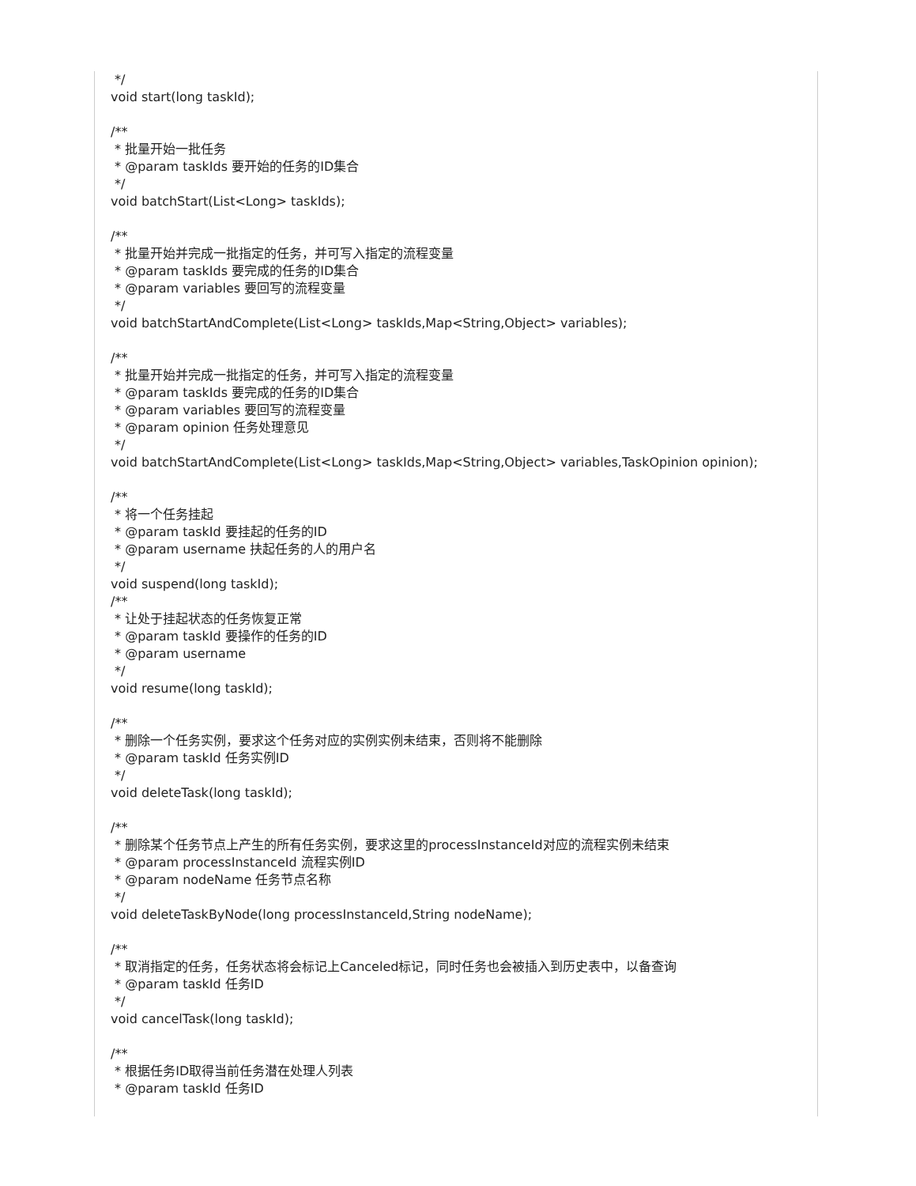*/ void start(long taskId); /** * 批量开始一批任务 * @param taskIds 要开始的任务的ID集合 */ void batchStart(List<Long> taskIds); /** * 批量开始并完成一批指定的任务，并可写入指定的流程变量 * @param taskIds 要完成的任务的ID集合 * @param variables 要回写的流程变量 */ void batchStartAndComplete(List<Long> taskIds,Map<String,Object> variables); /** * 批量开始并完成一批指定的任务，并可写入指定的流程变量 * @param taskIds 要完成的任务的ID集合 * @param variables 要回写的流程变量 * @param opinion 任务处理意见 */ void batchStartAndComplete(List<Long> taskIds,Map<String,Object> variables,TaskOpinion opinion); /** * 将一个任务挂起 * @param taskId 要挂起的任务的ID * @param username 扶起任务的人的用户名 */ void suspend(long taskId); /** * 让处于挂起状态的任务恢复正常 * @param taskId 要操作的任务的ID * @param username */ void resume(long taskId); /** * 删除一个任务实例，要求这个任务对应的实例实例未结束，否则将不能删除 * @param taskId 任务实例ID */ void deleteTask(long taskId); /** * 删除某个任务节点上产生的所有任务实例，要求这里的processInstanceId对应的流程实例未结束 * @param processInstanceId 流程实例ID * @param nodeName 任务节点名称 */ void deleteTaskByNode(long processInstanceId,String nodeName); /** * 取消指定的任务，任务状态将会标记上Canceled标记，同时任务也会被插入到历史表中，以备查询 * @param taskId 任务ID */ void cancelTask(long taskId); /** * 根据任务ID取得当前任务潜在处理人列表 * @param taskId 任务ID